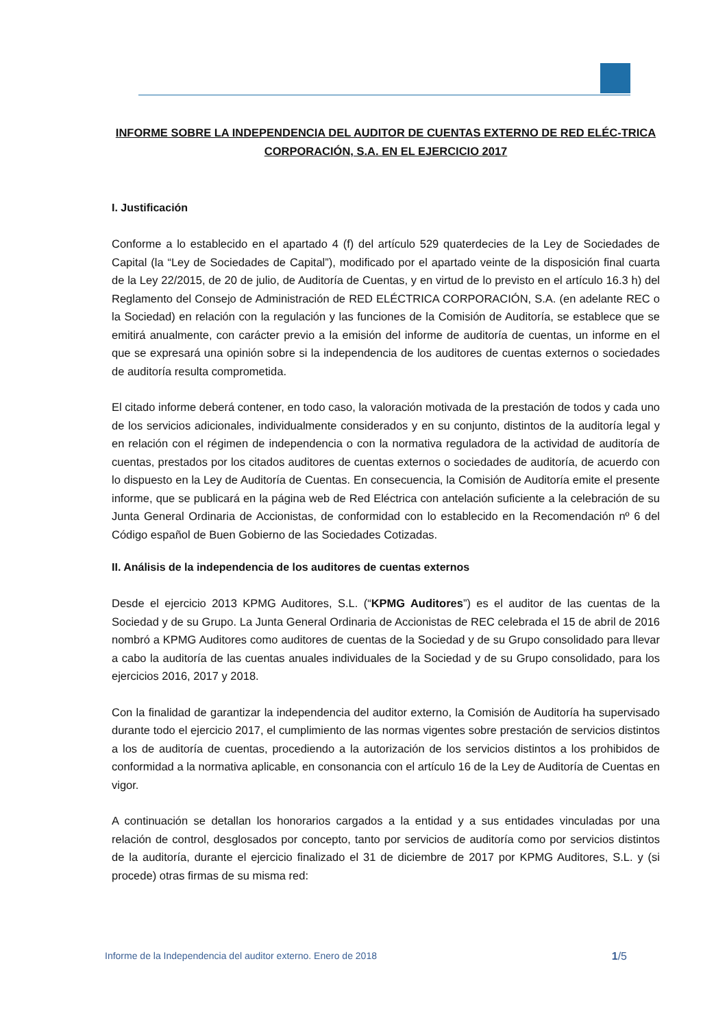INFORME SOBRE LA INDEPENDENCIA DEL AUDITOR DE CUENTAS EXTERNO DE RED ELÉC-TRICA CORPORACIÓN, S.A. EN EL EJERCICIO 2017
I. Justificación
Conforme a lo establecido en el apartado 4 (f) del artículo 529 quaterdecies de la Ley de Sociedades de Capital (la “Ley de Sociedades de Capital”), modificado por el apartado veinte de la disposición final cuarta de la Ley 22/2015, de 20 de julio, de Auditoría de Cuentas, y en virtud de lo previsto en el artículo 16.3 h) del Reglamento del Consejo de Administración de RED ELÉCTRICA CORPORACIÓN, S.A. (en adelante REC o la Sociedad) en relación con la regulación y las funciones de la Comisión de Auditoría, se establece que se emitirá anualmente, con carácter previo a la emisión del informe de auditoría de cuentas, un informe en el que se expresará una opinión sobre si la independencia de los auditores de cuentas externos o sociedades de auditoría resulta comprometida.
El citado informe deberá contener, en todo caso, la valoración motivada de la prestación de todos y cada uno de los servicios adicionales, individualmente considerados y en su conjunto, distintos de la auditoría legal y en relación con el régimen de independencia o con la normativa reguladora de la actividad de auditoría de cuentas, prestados por los citados auditores de cuentas externos o sociedades de auditoría, de acuerdo con lo dispuesto en la Ley de Auditoría de Cuentas. En consecuencia, la Comisión de Auditoría emite el presente informe, que se publicará en la página web de Red Eléctrica con antelación suficiente a la celebración de su Junta General Ordinaria de Accionistas, de conformidad con lo establecido en la Recomendación nº 6 del Código español de Buen Gobierno de las Sociedades Cotizadas.
II. Análisis de la independencia de los auditores de cuentas externos
Desde el ejercicio 2013 KPMG Auditores, S.L. (“KPMG Auditores”) es el auditor de las cuentas de la Sociedad y de su Grupo. La Junta General Ordinaria de Accionistas de REC celebrada el 15 de abril de 2016 nombró a KPMG Auditores como auditores de cuentas de la Sociedad y de su Grupo consolidado para llevar a cabo la auditoría de las cuentas anuales individuales de la Sociedad y de su Grupo consolidado, para los ejercicios 2016, 2017 y 2018.
Con la finalidad de garantizar la independencia del auditor externo, la Comisión de Auditoría ha supervisado durante todo el ejercicio 2017, el cumplimiento de las normas vigentes sobre prestación de servicios distintos a los de auditoría de cuentas, procediendo a la autorización de los servicios distintos a los prohibidos de conformidad a la normativa aplicable, en consonancia con el artículo 16 de la Ley de Auditoría de Cuentas en vigor.
A continuación se detallan los honorarios cargados a la entidad y a sus entidades vinculadas por una relación de control, desglosados por concepto, tanto por servicios de auditoría como por servicios distintos de la auditoría, durante el ejercicio finalizado el 31 de diciembre de 2017 por KPMG Auditores, S.L. y (si procede) otras firmas de su misma red:
Informe de la Independencia del auditor externo. Enero de 2018 1/5